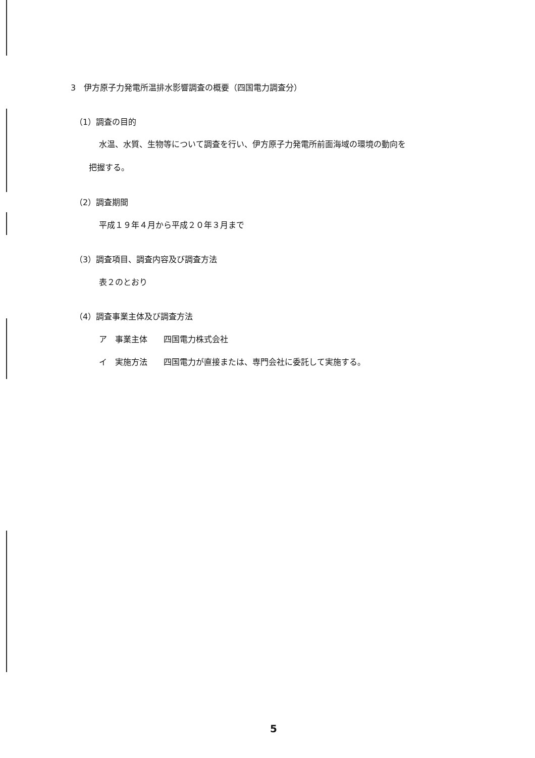3　伊方原子力発電所温排水影響調査の概要（四国電力調査分）
（1）調査の目的
水温、水質、生物等について調査を行い、伊方原子力発電所前面海域の環境の動向を
把握する。
（2）調査期間
平成１９年４月から平成２０年３月まで
（3）調査項目、調査内容及び調査方法
表２のとおり
（4）調査事業主体及び調査方法
ア　事業主体　　四国電力株式会社
イ　実施方法　　四国電力が直接または、専門会社に委託して実施する。
5